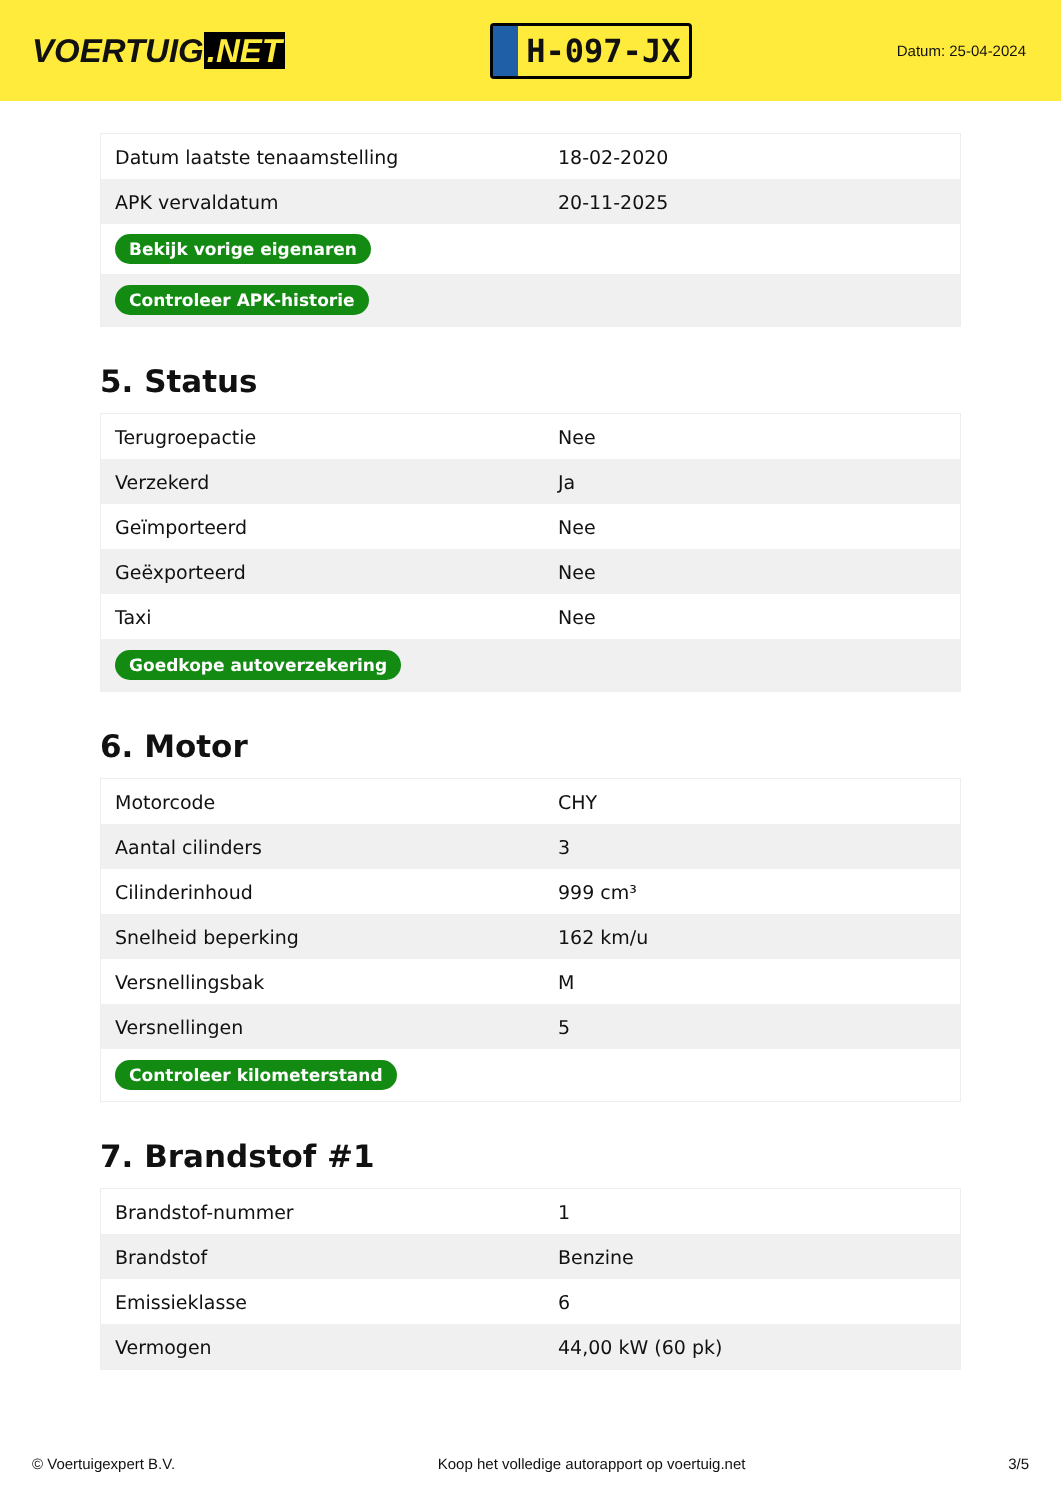VOERTUIG.NET
H-097-JX
Datum: 25-04-2024
| Datum laatste tenaamstelling | 18-02-2020 |
| APK vervaldatum | 20-11-2025 |
| Bekijk vorige eigenaren | |
| Controleer APK-historie | |
5. Status
| Terugroepactie | Nee |
| Verzekerd | Ja |
| Geïmporteerd | Nee |
| Geëxporteerd | Nee |
| Taxi | Nee |
| Goedkope autoverzekering | |
6. Motor
| Motorcode | CHY |
| Aantal cilinders | 3 |
| Cilinderinhoud | 999 cm³ |
| Snelheid beperking | 162 km/u |
| Versnellingsbak | M |
| Versnellingen | 5 |
| Controleer kilometerstand | |
7. Brandstof #1
| Brandstof-nummer | 1 |
| Brandstof | Benzine |
| Emissieklasse | 6 |
| Vermogen | 44,00 kW (60 pk) |
© Voertuigexpert B.V. Koop het volledige autorapport op voertuig.net 3/5